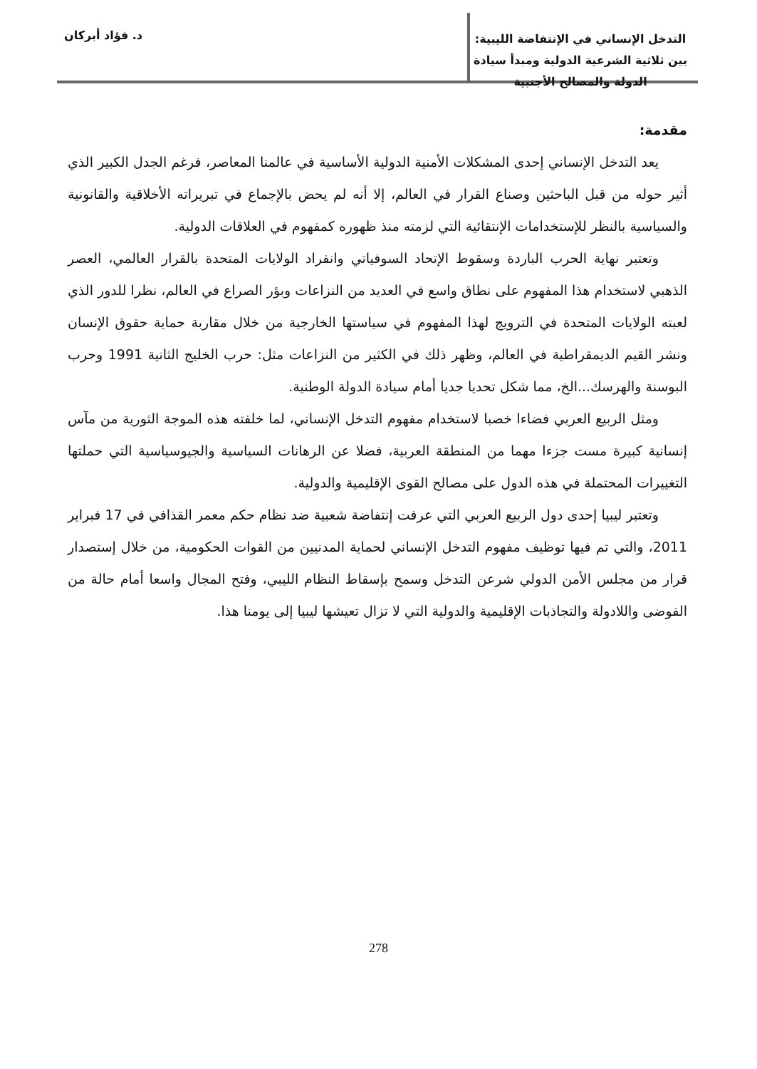التدخل الإنساني في الإنتفاضة الليبية: بين ثلاثية الشرعية الدولية ومبدأ سيادة الدولة والمصالح الأجنبية
د. فؤاد أبركان
مقدمة:
يعد التدخل الإنساني إحدى المشكلات الأمنية الدولية الأساسية في عالمنا المعاصر، فرغم الجدل الكبير الذي أثير حوله من قبل الباحثين وصناع القرار في العالم، إلا أنه لم يحض بالإجماع في تبريراته الأخلاقية والقانونية والسياسية بالنظر للإستخدامات الإنتقائية التي لزمته منذ ظهوره كمفهوم في العلاقات الدولية.
وتعتبر نهاية الحرب الباردة وسقوط الإتحاد السوفياتي وانفراد الولايات المتحدة بالقرار العالمي، العصر الذهبي لاستخدام هذا المفهوم على نطاق واسع في العديد من النزاعات وبؤر الصراع في العالم، نظرا للدور الذي لعبته الولايات المتحدة في الترويج لهذا المفهوم في سياستها الخارجية من خلال مقاربة حماية حقوق الإنسان ونشر القيم الديمقراطية في العالم، وظهر ذلك في الكثير من النزاعات مثل: حرب الخليج الثانية 1991 وحرب البوسنة والهرسك...الخ، مما شكل تحديا جديا أمام سيادة الدولة الوطنية.
ومثل الربيع العربي فضاءا خصبا لاستخدام مفهوم التدخل الإنساني، لما خلفته هذه الموجة الثورية من مآس إنسانية كبيرة مست جزءا مهما من المنطقة العربية، فضلا عن الرهانات السياسية والجيوسياسية التي حملتها التغييرات المحتملة في هذه الدول على مصالح القوى الإقليمية والدولية.
وتعتبر ليبيا إحدى دول الربيع العربي التي عرفت إنتفاضة شعبية ضد نظام حكم معمر القذافي في 17 فبراير 2011، والتي تم فيها توظيف مفهوم التدخل الإنساني لحماية المدنيين من القوات الحكومية، من خلال إستصدار قرار من مجلس الأمن الدولي شرعن التدخل وسمح بإسقاط النظام الليبي، وفتح المجال واسعا أمام حالة من الفوضى واللادولة والتجاذبات الإقليمية والدولية التي لا تزال تعيشها ليبيا إلى يومنا هذا.
278